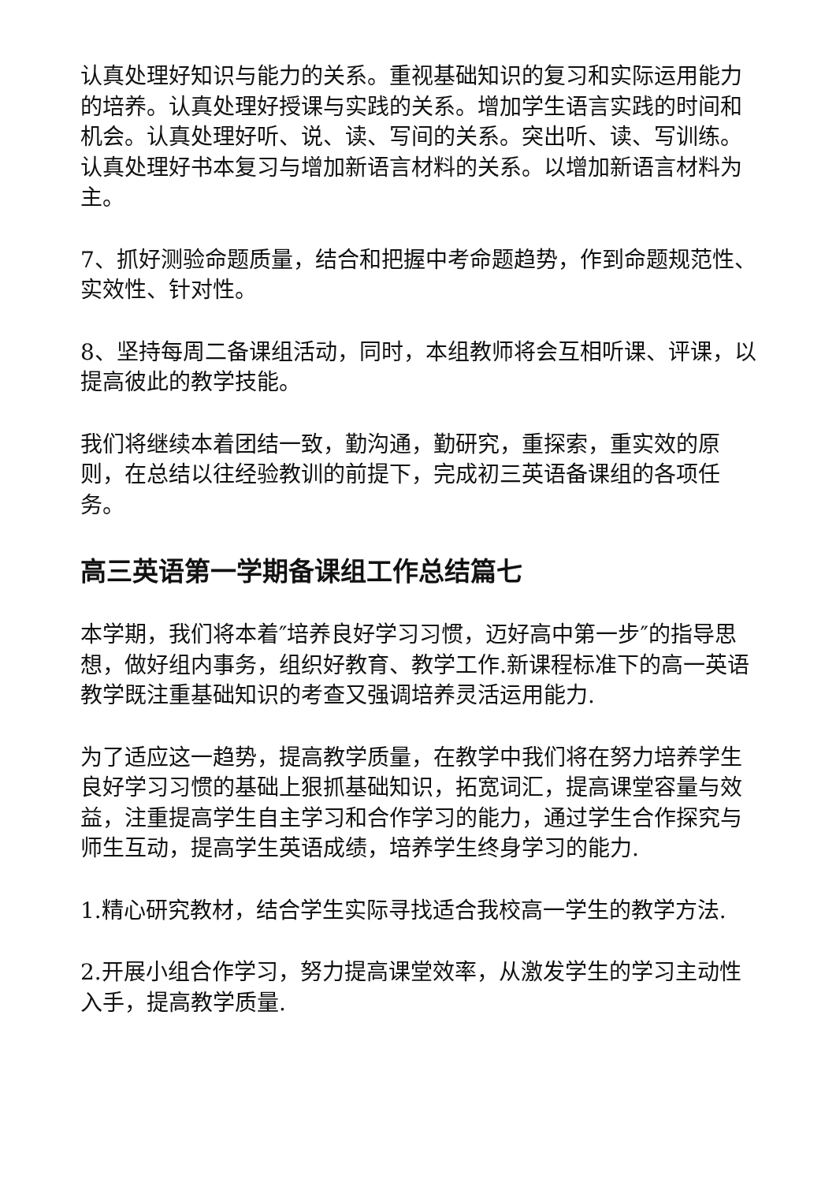认真处理好知识与能力的关系。重视基础知识的复习和实际运用能力的培养。认真处理好授课与实践的关系。增加学生语言实践的时间和机会。认真处理好听、说、读、写间的关系。突出听、读、写训练。认真处理好书本复习与增加新语言材料的关系。以增加新语言材料为主。
7、抓好测验命题质量，结合和把握中考命题趋势，作到命题规范性、实效性、针对性。
8、坚持每周二备课组活动，同时，本组教师将会互相听课、评课，以提高彼此的教学技能。
我们将继续本着团结一致，勤沟通，勤研究，重探索，重实效的原则，在总结以往经验教训的前提下，完成初三英语备课组的各项任务。
高三英语第一学期备课组工作总结篇七
本学期，我们将本着″培养良好学习习惯，迈好高中第一步″的指导思想，做好组内事务，组织好教育、教学工作.新课程标准下的高一英语教学既注重基础知识的考查又强调培养灵活运用能力.
为了适应这一趋势，提高教学质量，在教学中我们将在努力培养学生良好学习习惯的基础上狠抓基础知识，拓宽词汇，提高课堂容量与效益，注重提高学生自主学习和合作学习的能力，通过学生合作探究与师生互动，提高学生英语成绩，培养学生终身学习的能力.
1.精心研究教材，结合学生实际寻找适合我校高一学生的教学方法.
2.开展小组合作学习，努力提高课堂效率，从激发学生的学习主动性入手，提高教学质量.